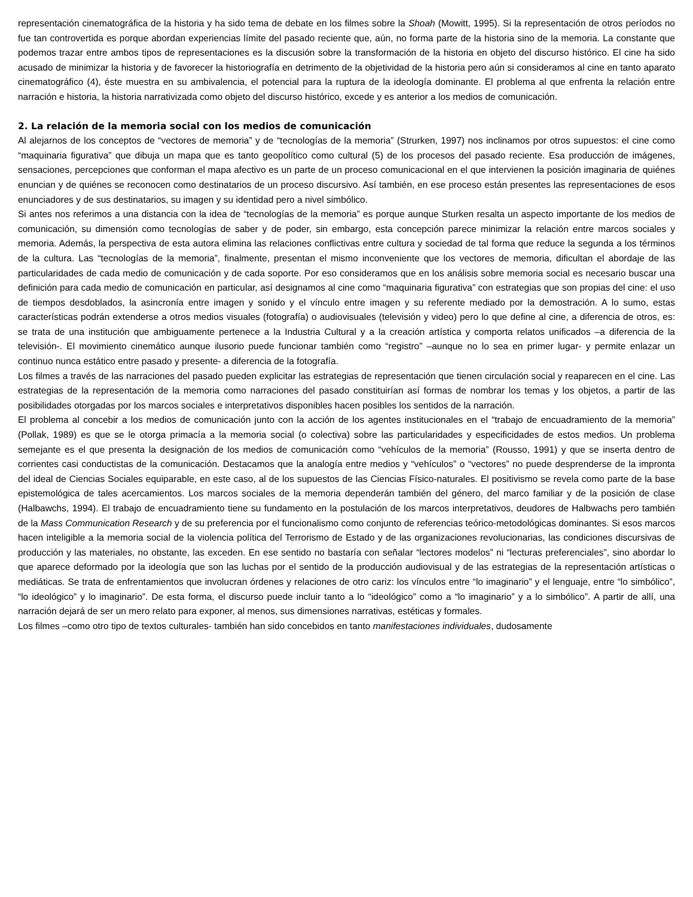representación cinematográfica de la historia y ha sido tema de debate en los filmes sobre la Shoah (Mowitt, 1995). Si la representación de otros períodos no fue tan controvertida es porque abordan experiencias límite del pasado reciente que, aún, no forma parte de la historia sino de la memoria. La constante que podemos trazar entre ambos tipos de representaciones es la discusión sobre la transformación de la historia en objeto del discurso histórico. El cine ha sido acusado de minimizar la historia y de favorecer la historiografía en detrimento de la objetividad de la historia pero aún si consideramos al cine en tanto aparato cinematográfico (4), éste muestra en su ambivalencia, el potencial para la ruptura de la ideología dominante. El problema al que enfrenta la relación entre narración e historia, la historia narrativizada como objeto del discurso histórico, excede y es anterior a los medios de comunicación.
2. La relación de la memoria social con los medios de comunicación
Al alejarnos de los conceptos de “vectores de memoria” y de “tecnologías de la memoria” (Strurken, 1997) nos inclinamos por otros supuestos: el cine como “maquinaria figurativa” que dibuja un mapa que es tanto geopolítico como cultural (5) de los procesos del pasado reciente. Esa producción de imágenes, sensaciones, percepciones que conforman el mapa afectivo es un parte de un proceso comunicacional en el que intervienen la posición imaginaria de quiénes enuncian y de quiénes se reconocen como destinatarios de un proceso discursivo. Así también, en ese proceso están presentes las representaciones de esos enunciadores y de sus destinatarios, su imagen y su identidad pero a nivel simbólico.
Si antes nos referimos a una distancia con la idea de “tecnologías de la memoria” es porque aunque Sturken resalta un aspecto importante de los medios de comunicación, su dimensión como tecnologías de saber y de poder, sin embargo, esta concepción parece minimizar la relación entre marcos sociales y memoria. Además, la perspectiva de esta autora elimina las relaciones conflictivas entre cultura y sociedad de tal forma que reduce la segunda a los términos de la cultura. Las “tecnologías de la memoria”, finalmente, presentan el mismo inconveniente que los vectores de memoria, dificultan el abordaje de las particularidades de cada medio de comunicación y de cada soporte. Por eso consideramos que en los análisis sobre memoria social es necesario buscar una definición para cada medio de comunicación en particular, así designamos al cine como “maquinaria figurativa” con estrategias que son propias del cine: el uso de tiempos desdoblados, la asincronía entre imagen y sonido y el vínculo entre imagen y su referente mediado por la demostración. A lo sumo, estas características podrán extenderse a otros medios visuales (fotografía) o audiovisuales (televisión y video) pero lo que define al cine, a diferencia de otros, es: se trata de una institución que ambiguamente pertenece a la Industria Cultural y a la creación artística y comporta relatos unificados –a diferencia de la televisión-. El movimiento cinemático aunque ilusorio puede funcionar también como “registro” –aunque no lo sea en primer lugar- y permite enlazar un continuo nunca estático entre pasado y presente- a diferencia de la fotografía.
Los filmes a través de las narraciones del pasado pueden explicitar las estrategias de representación que tienen circulación social y reaparecen en el cine. Las estrategias de la representación de la memoria como narraciones del pasado constituirían así formas de nombrar los temas y los objetos, a partir de las posibilidades otorgadas por los marcos sociales e interpretativos disponibles hacen posibles los sentidos de la narración.
El problema al concebir a los medios de comunicación junto con la acción de los agentes institucionales en el “trabajo de encuadramiento de la memoria” (Pollak, 1989) es que se le otorga primacía a la memoria social (o colectiva) sobre las particularidades y especificidades de estos medios. Un problema semejante es el que presenta la designación de los medios de comunicación como “vehículos de la memoria” (Rousso, 1991) y que se inserta dentro de corrientes casi conductistas de la comunicación. Destacamos que la analogía entre medios y “vehículos” o “vectores” no puede desprenderse de la impronta del ideal de Ciencias Sociales equiparable, en este caso, al de los supuestos de las Ciencias Físico-naturales. El positivismo se revela como parte de la base epistemológica de tales acercamientos. Los marcos sociales de la memoria dependerán también del género, del marco familiar y de la posición de clase (Halbawchs, 1994). El trabajo de encuadramiento tiene su fundamento en la postulación de los marcos interpretativos, deudores de Halbwachs pero también de la Mass Communication Research y de su preferencia por el funcionalismo como conjunto de referencias teórico-metodológicas dominantes. Si esos marcos hacen inteligible a la memoria social de la violencia política del Terrorismo de Estado y de las organizaciones revolucionarias, las condiciones discursivas de producción y las materiales, no obstante, las exceden. En ese sentido no bastaría con señalar “lectores modelos” ni “lecturas preferenciales”, sino abordar lo que aparece deformado por la ideología que son las luchas por el sentido de la producción audiovisual y de las estrategias de la representación artísticas o mediáticas. Se trata de enfrentamientos que involucran órdenes y relaciones de otro cariz: los vínculos entre “lo imaginario” y el lenguaje, entre “lo simbólico”, “lo ideológico” y lo imaginario”. De esta forma, el discurso puede incluir tanto a lo “ideológico” como a “lo imaginario” y a lo simbólico”. A partir de allí, una narración dejará de ser un mero relato para exponer, al menos, sus dimensiones narrativas, estéticas y formales.
Los filmes –como otro tipo de textos culturales- también han sido concebidos en tanto manifestaciones individuales, dudosamente